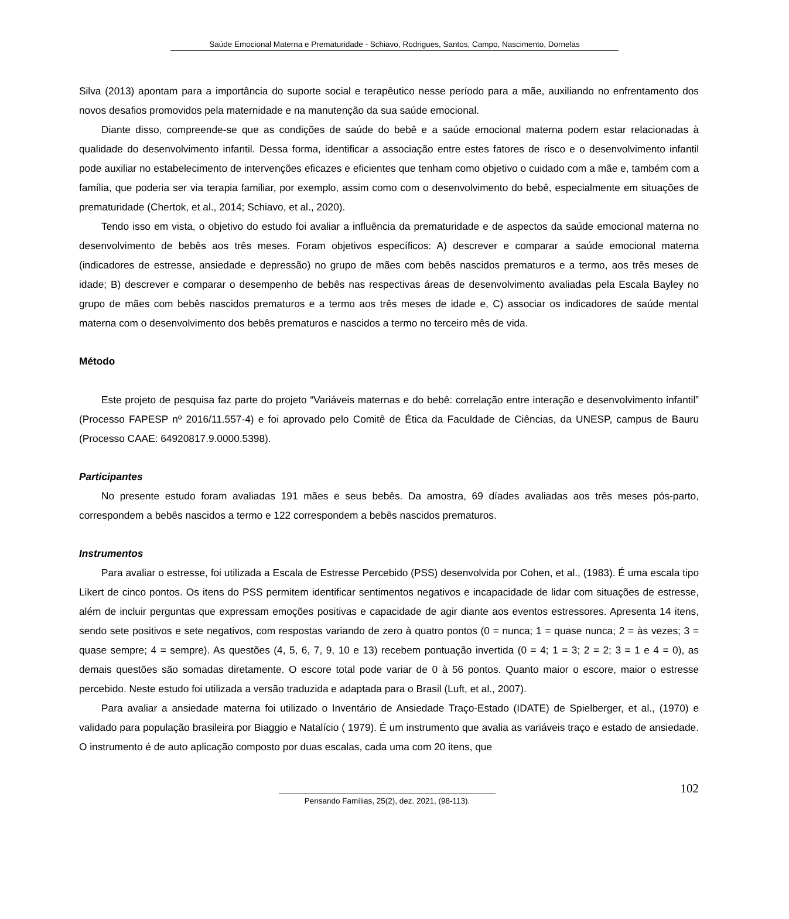Saúde Emocional Materna e Prematuridade - Schiavo, Rodrigues, Santos, Campo, Nascimento, Dornelas
Silva (2013) apontam para a importância do suporte social e terapêutico nesse período para a mãe, auxiliando no enfrentamento dos novos desafios promovidos pela maternidade e na manutenção da sua saúde emocional.
Diante disso, compreende-se que as condições de saúde do bebê e a saúde emocional materna podem estar relacionadas à qualidade do desenvolvimento infantil. Dessa forma, identificar a associação entre estes fatores de risco e o desenvolvimento infantil pode auxiliar no estabelecimento de intervenções eficazes e eficientes que tenham como objetivo o cuidado com a mãe e, também com a família, que poderia ser via terapia familiar, por exemplo, assim como com o desenvolvimento do bebê, especialmente em situações de prematuridade (Chertok, et al., 2014; Schiavo, et al., 2020).
Tendo isso em vista, o objetivo do estudo foi avaliar a influência da prematuridade e de aspectos da saúde emocional materna no desenvolvimento de bebês aos três meses. Foram objetivos específicos: A) descrever e comparar a saúde emocional materna (indicadores de estresse, ansiedade e depressão) no grupo de mães com bebês nascidos prematuros e a termo, aos três meses de idade; B) descrever e comparar o desempenho de bebês nas respectivas áreas de desenvolvimento avaliadas pela Escala Bayley no grupo de mães com bebês nascidos prematuros e a termo aos três meses de idade e, C) associar os indicadores de saúde mental materna com o desenvolvimento dos bebês prematuros e nascidos a termo no terceiro mês de vida.
Método
Este projeto de pesquisa faz parte do projeto “Variáveis maternas e do bebê: correlação entre interação e desenvolvimento infantil” (Processo FAPESP nº 2016/11.557-4) e foi aprovado pelo Comitê de Ética da Faculdade de Ciências, da UNESP, campus de Bauru (Processo CAAE: 64920817.9.0000.5398).
Participantes
No presente estudo foram avaliadas 191 mães e seus bebês. Da amostra, 69 díades avaliadas aos três meses pós-parto, correspondem a bebês nascidos a termo e 122 correspondem a bebês nascidos prematuros.
Instrumentos
Para avaliar o estresse, foi utilizada a Escala de Estresse Percebido (PSS) desenvolvida por Cohen, et al., (1983). É uma escala tipo Likert de cinco pontos. Os itens do PSS permitem identificar sentimentos negativos e incapacidade de lidar com situações de estresse, além de incluir perguntas que expressam emoções positivas e capacidade de agir diante aos eventos estressores. Apresenta 14 itens, sendo sete positivos e sete negativos, com respostas variando de zero à quatro pontos (0 = nunca; 1 = quase nunca; 2 = às vezes; 3 = quase sempre; 4 = sempre). As questões (4, 5, 6, 7, 9, 10 e 13) recebem pontuação invertida (0 = 4; 1 = 3; 2 = 2; 3 = 1 e 4 = 0), as demais questões são somadas diretamente. O escore total pode variar de 0 à 56 pontos. Quanto maior o escore, maior o estresse percebido. Neste estudo foi utilizada a versão traduzida e adaptada para o Brasil (Luft, et al., 2007).
Para avaliar a ansiedade materna foi utilizado o Inventário de Ansiedade Traço-Estado (IDATE) de Spielberger, et al., (1970) e validado para população brasileira por Biaggio e Natalício ( 1979). É um instrumento que avalia as variáveis traço e estado de ansiedade. O instrumento é de auto aplicação composto por duas escalas, cada uma com 20 itens, que
102
Pensando Famílias, 25(2), dez. 2021, (98-113).